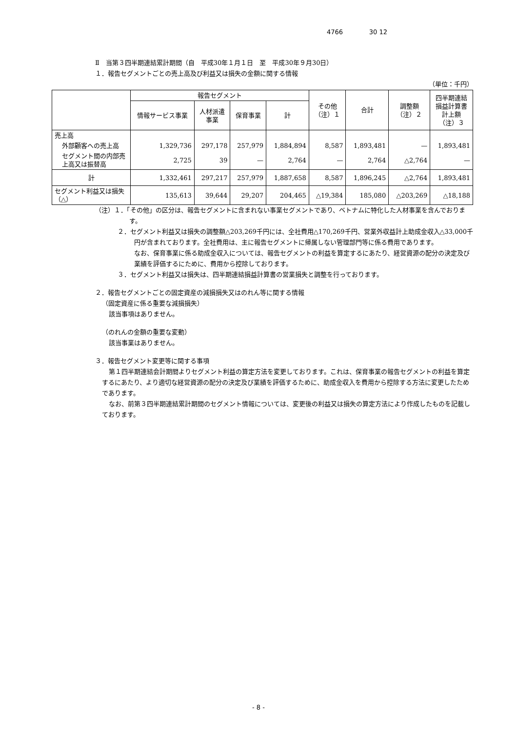4766 30 12
Ⅱ　当第３四半期連結累計期間（自　平成30年１月１日　至　平成30年９月30日）
１．報告セグメントごとの売上高及び利益又は損失の金額に関する情報
（単位：千円）
| | 報告セグメント | | | | その他 （注）１ | 合計 | 調整額 （注）２ | 四半期連結 損益計算書 計上額 （注）３ |
| --- | --- | --- | --- | --- | --- | --- | --- | --- |
| | 情報サービス事業 | 人材派遣 事業 | 保育事業 | 計 | | | | |
| 売上高 | | | | | | | | |
| 外部顧客への売上高 | 1,329,736 | 297,178 | 257,979 | 1,884,894 | 8,587 | 1,893,481 | — | 1,893,481 |
| セグメント間の内部売上高又は振替高 | 2,725 | 39 | — | 2,764 | — | 2,764 | △2,764 | — |
| 計 | 1,332,461 | 297,217 | 257,979 | 1,887,658 | 8,587 | 1,896,245 | △2,764 | 1,893,481 |
| セグメント利益又は損失（△） | 135,613 | 39,644 | 29,207 | 204,465 | △19,384 | 185,080 | △203,269 | △18,188 |
（注）１．「その他」の区分は、報告セグメントに含まれない事業セグメントであり、ベトナムに特化した人材事業を含んでおります。
２．セグメント利益又は損失の調整額△203,269千円には、全社費用△170,269千円、営業外収益計上助成金収入△33,000千円が含まれております。全社費用は、主に報告セグメントに帰属しない管理部門等に係る費用であります。
なお、保育事業に係る助成金収入については、報告セグメントの利益を算定するにあたり、経営資源の配分の決定及び業績を評価するにために、費用から控除しております。
３．セグメント利益又は損失は、四半期連結損益計算書の営業損失と調整を行っております。
２．報告セグメントごとの固定資産の減損損失又はのれん等に関する情報
（固定資産に係る重要な減損損失）
該当事項はありません。
（のれんの金額の重要な変動）
該当事業はありません。
３．報告セグメント変更等に関する事項
第１四半期連結会計期間よりセグメント利益の算定方法を変更しております。これは、保育事業の報告セグメントの利益を算定するにあたり、より適切な経営資源の配分の決定及び業績を評価するために、助成金収入を費用から控除する方法に変更したためであります。
なお、前第３四半期連結累計期間のセグメント情報については、変更後の利益又は損失の算定方法により作成したものを記載しております。
- 8 -